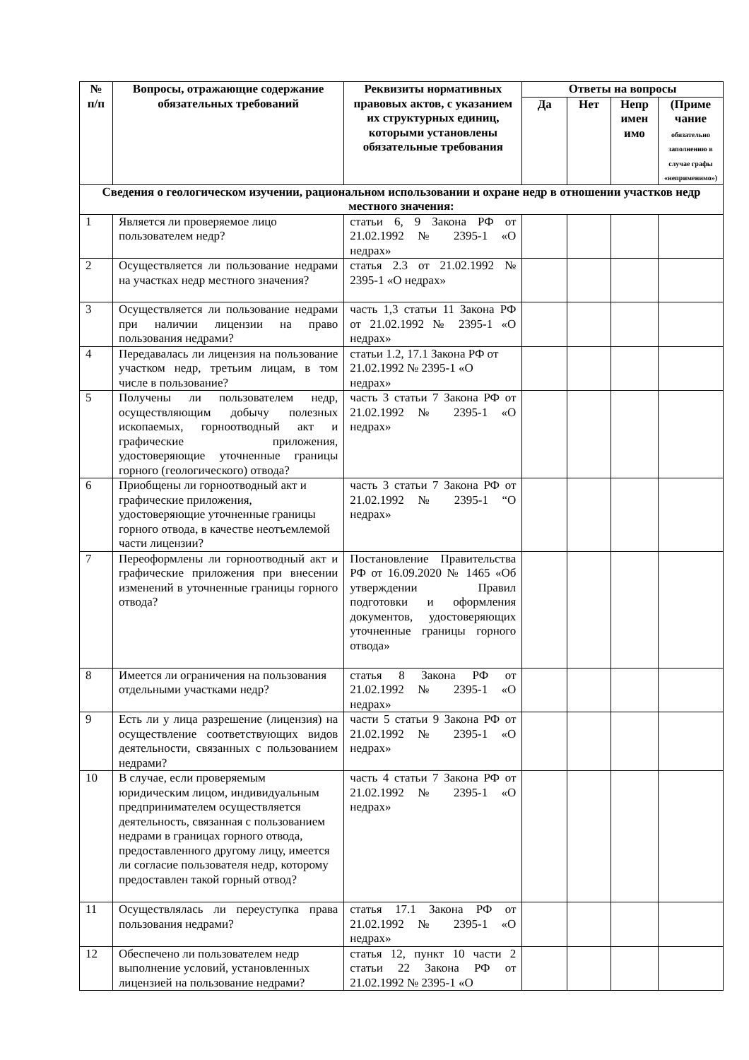| № п/п | Вопросы, отражающие содержание обязательных требований | Реквизиты нормативных правовых актов, с указанием их структурных единиц, которыми установлены обязательные требования | Ответы на вопросы | | | |
| --- | --- | --- | --- | --- | --- | --- |
| | | | Да | Нет | Непр имен имо | (Приме чание обязательно заполнению в случае графы «неприменимо») |
| Сведения о геологическом изучении, рациональном использовании и охране недр в отношении участков недр местного значения: | | | | | | |
| 1 | Является ли проверяемое лицо пользователем недр? | статьи 6, 9 Закона РФ от 21.02.1992 № 2395-1 «О недрах» | | | | |
| 2 | Осуществляется ли пользование недрами на участках недр местного значения? | статья 2.3 от 21.02.1992 № 2395-1 «О недрах» | | | | |
| 3 | Осуществляется ли пользование недрами при наличии лицензии на право пользования недрами? | часть 1,3 статьи 11 Закона РФ от 21.02.1992 № 2395-1 «О недрах» | | | | |
| 4 | Передавалась ли лицензия на пользование участком недр, третьим лицам, в том числе в пользование? | статьи 1.2, 17.1 Закона РФ от 21.02.1992 № 2395-1 «О недрах» | | | | |
| 5 | Получены ли пользователем недр, осуществляющим добычу полезных ископаемых, горноотводный акт и графические приложения, удостоверяющие уточненные границы горного (геологического) отвода? | часть 3 статьи 7 Закона РФ от 21.02.1992 № 2395-1 «О недрах» | | | | |
| 6 | Приобщены ли горноотводный акт и графические приложения, удостоверяющие уточненные границы горного отвода, в качестве неотъемлемой части лицензии? | часть 3 статьи 7 Закона РФ от 21.02.1992 № 2395-1 “О недрах» | | | | |
| 7 | Переоформлены ли горноотводный акт и графические приложения при внесении изменений в уточненные границы горного отвода? | Постановление Правительства РФ от 16.09.2020 № 1465 «Об утверждении Правил подготовки и оформления документов, удостоверяющих уточненные границы горного отвода» | | | | |
| 8 | Имеется ли ограничения на пользования отдельными участками недр? | статья 8 Закона РФ от 21.02.1992 № 2395-1 «О недрах» | | | | |
| 9 | Есть ли у лица разрешение (лицензия) на осуществление соответствующих видов деятельности, связанных с пользованием недрами? | части 5 статьи 9 Закона РФ от 21.02.1992 № 2395-1 «О недрах» | | | | |
| 10 | В случае, если проверяемым юридическим лицом, индивидуальным предпринимателем осуществляется деятельность, связанная с пользованием недрами в границах горного отвода, предоставленного другому лицу, имеется ли согласие пользователя недр, которому предоставлен такой горный отвод? | часть 4 статьи 7 Закона РФ от 21.02.1992 № 2395-1 «О недрах» | | | | |
| 11 | Осуществлялась ли переуступка права пользования недрами? | статья 17.1 Закона РФ от 21.02.1992 № 2395-1 «О недрах» | | | | |
| 12 | Обеспечено ли пользователем недр выполнение условий, установленных лицензией на пользование недрами? | статья 12, пункт 10 части 2 статьи 22 Закона РФ от 21.02.1992 № 2395-1 «О | | | | |